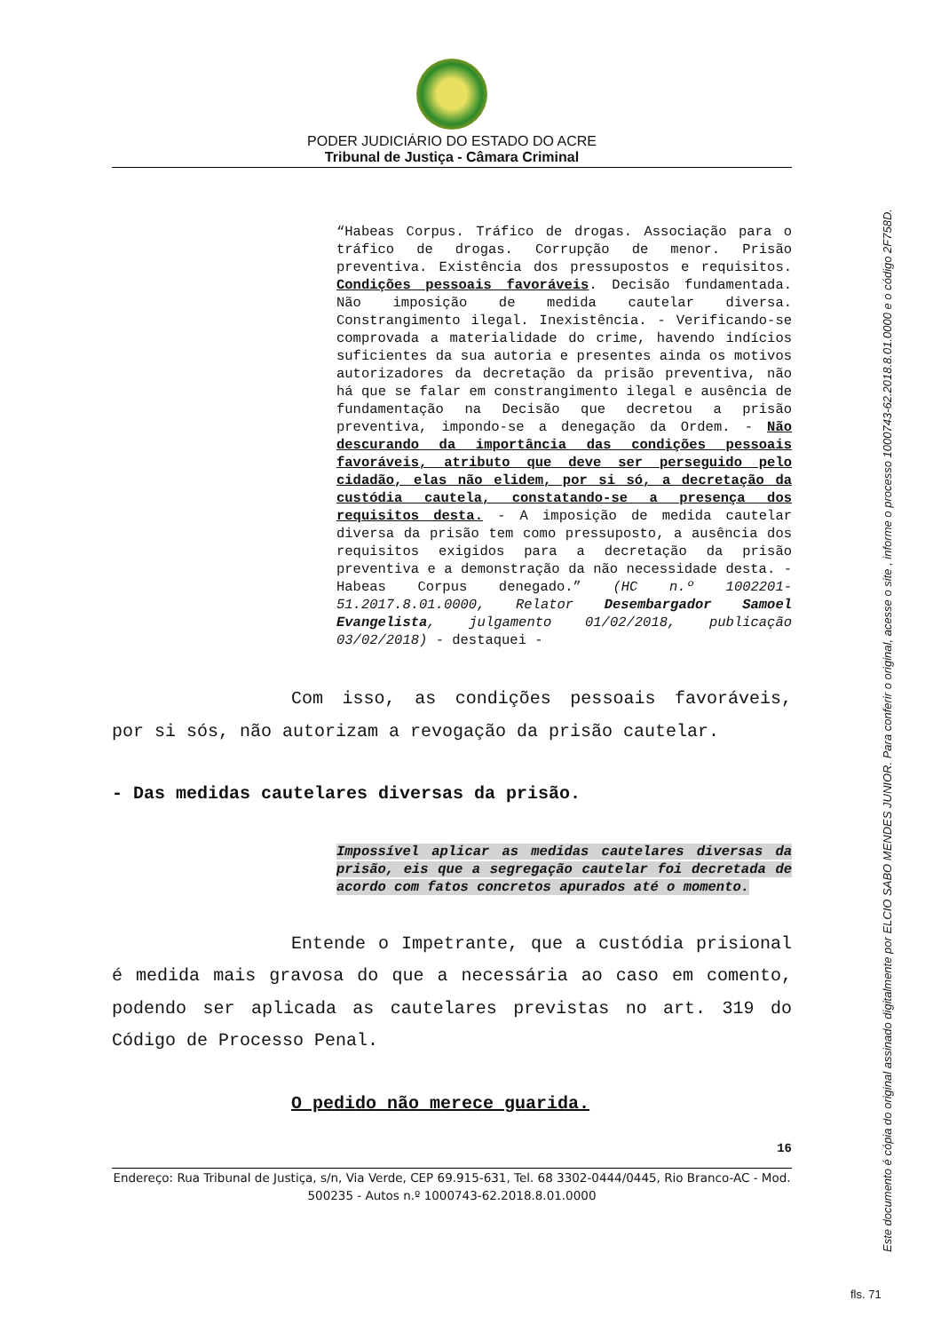PODER JUDICIÁRIO DO ESTADO DO ACRE
Tribunal de Justiça - Câmara Criminal
“Habeas Corpus. Tráfico de drogas. Associação para o tráfico de drogas. Corrupção de menor. Prisão preventiva. Existência dos pressupostos e requisitos. Condições pessoais favoráveis. Decisão fundamentada. Não imposição de medida cautelar diversa. Constrangimento ilegal. Inexistência. - Verificando-se comprovada a materialidade do crime, havendo indícios suficientes da sua autoria e presentes ainda os motivos autorizadores da decretação da prisão preventiva, não há que se falar em constrangimento ilegal e ausência de fundamentação na Decisão que decretou a prisão preventiva, impondo-se a denegação da Ordem. - Não descurando da importância das condições pessoais favoráveis, atributo que deve ser perseguido pelo cidadão, elas não elidem, por si só, a decretação da custódia cautela, constatando-se a presença dos requisitos desta. - A imposição de medida cautelar diversa da prisão tem como pressuposto, a ausência dos requisitos exigidos para a decretação da prisão preventiva e a demonstração da não necessidade desta. - Habeas Corpus denegado.” (HC n.º 1002201-51.2017.8.01.0000, Relator Desembargador Samoel Evangelista, julgamento 01/02/2018, publicação 03/02/2018) - destaquei -
Com isso, as condições pessoais favoráveis, por si sós, não autorizam a revogação da prisão cautelar.
- Das medidas cautelares diversas da prisão.
Impossível aplicar as medidas cautelares diversas da prisão, eis que a segregação cautelar foi decretada de acordo com fatos concretos apurados até o momento.
Entende o Impetrante, que a custódia prisional é medida mais gravosa do que a necessária ao caso em comento, podendo ser aplicada as cautelares previstas no art. 319 do Código de Processo Penal.
O pedido não merece guarida.
16
Endereço: Rua Tribunal de Justiça, s/n, Via Verde, CEP 69.915-631, Tel. 68 3302-0444/0445, Rio Branco-AC - Mod. 500235 - Autos n.º 1000743-62.2018.8.01.0000
Este documento é cópia do original assinado digitalmente por ELCIO SABO MENDES JUNIOR. Para conferir o original, acesse o site , informe o processo 1000743-62.2018.8.01.0000 e o código 2F758D.
fls. 71